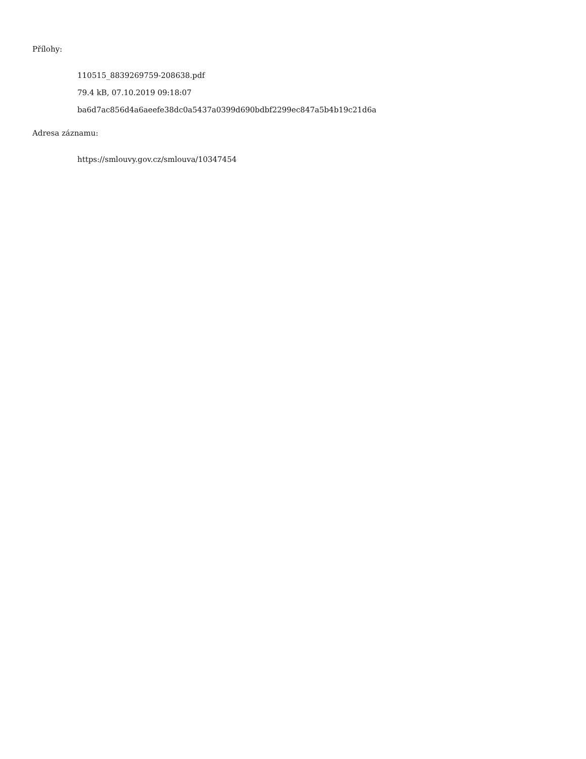Přílohy:
110515_8839269759-208638.pdf
79.4 kB, 07.10.2019 09:18:07
ba6d7ac856d4a6aeefe38dc0a5437a0399d690bdbf2299ec847a5b4b19c21d6a
Adresa záznamu:
https://smlouvy.gov.cz/smlouva/10347454